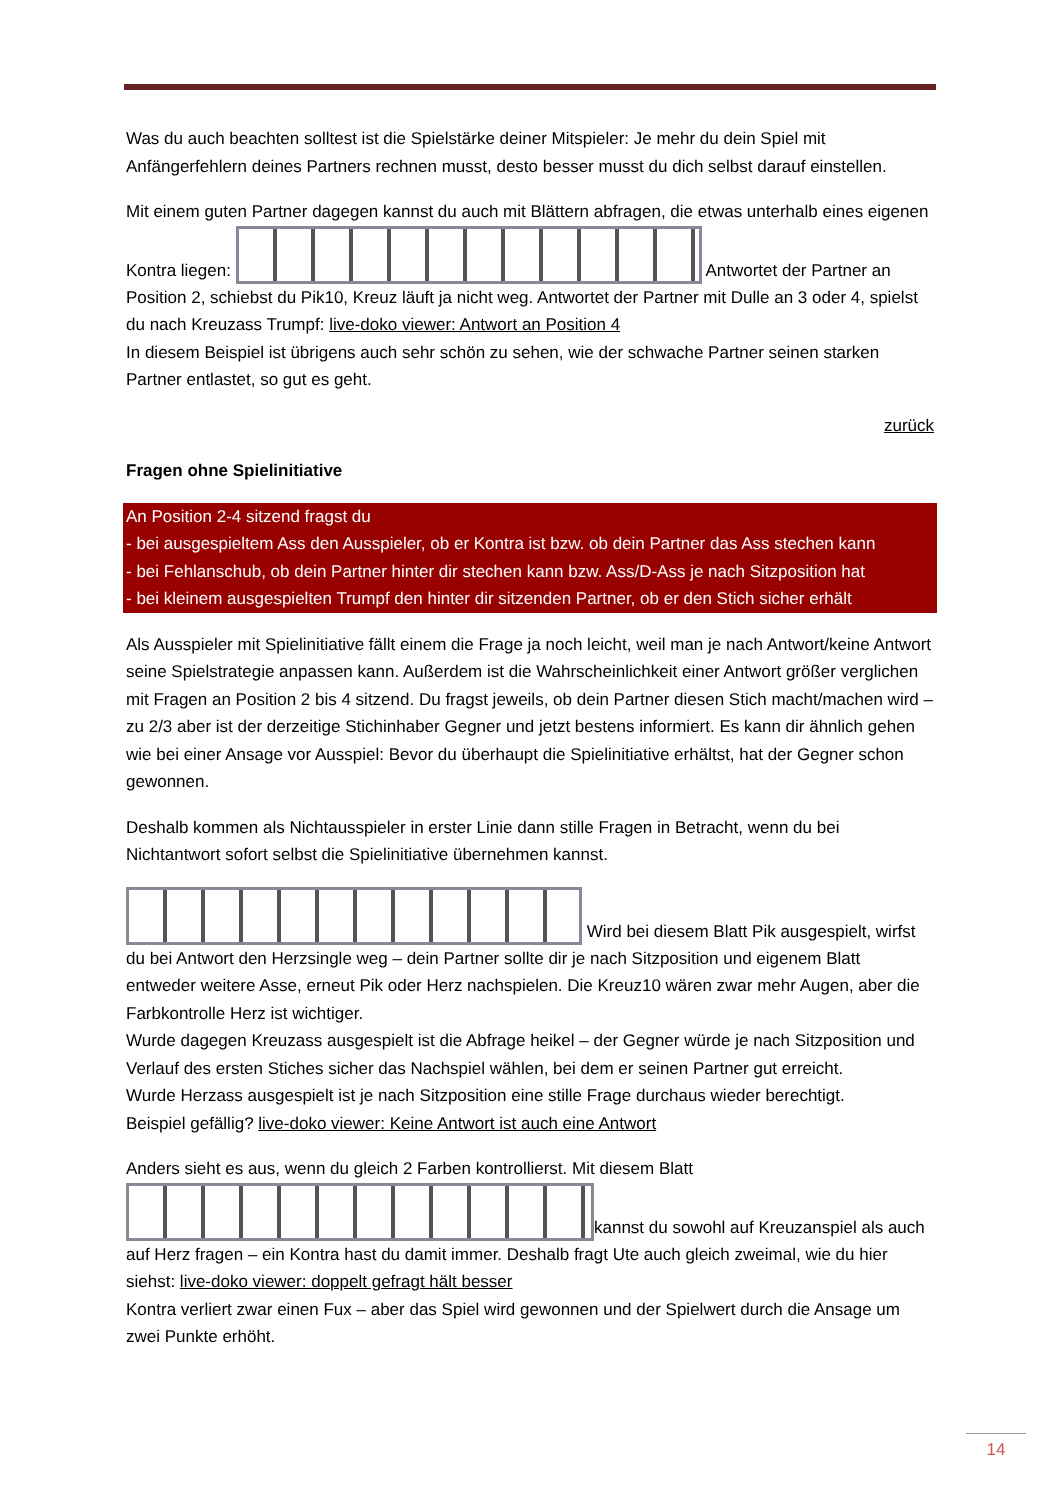Was du auch beachten solltest ist die Spielstärke deiner Mitspieler: Je mehr du dein Spiel mit Anfängerfehlern deines Partners rechnen musst, desto besser musst du dich selbst darauf einstellen.
Mit einem guten Partner dagegen kannst du auch mit Blättern abfragen, die etwas unterhalb eines eigenen Kontra liegen: Antwortet der Partner an Position 2, schiebst du Pik10, Kreuz läuft ja nicht weg. Antwortet der Partner mit Dulle an 3 oder 4, spielst du nach Kreuzass Trumpf: live-doko viewer: Antwort an Position 4
In diesem Beispiel ist übrigens auch sehr schön zu sehen, wie der schwache Partner seinen starken Partner entlastet, so gut es geht.
zurück
Fragen ohne Spielinitiative
An Position 2-4 sitzend fragst du
- bei ausgespieltem Ass den Ausspieler, ob er Kontra ist bzw. ob dein Partner das Ass stechen kann
- bei Fehlanschub, ob dein Partner hinter dir stechen kann bzw. Ass/D-Ass je nach Sitzposition hat
- bei kleinem ausgespielten Trumpf den hinter dir sitzenden Partner, ob er den Stich sicher erhält
Als Ausspieler mit Spielinitiative fällt einem die Frage ja noch leicht, weil man je nach Antwort/keine Antwort seine Spielstrategie anpassen kann. Außerdem ist die Wahrscheinlichkeit einer Antwort größer verglichen mit Fragen an Position 2 bis 4 sitzend. Du fragst jeweils, ob dein Partner diesen Stich macht/machen wird – zu 2/3 aber ist der derzeitige Stichinhaber Gegner und jetzt bestens informiert. Es kann dir ähnlich gehen wie bei einer Ansage vor Ausspiel: Bevor du überhaupt die Spielinitiative erhältst, hat der Gegner schon gewonnen.
Deshalb kommen als Nichtausspieler in erster Linie dann stille Fragen in Betracht, wenn du bei Nichtantwort sofort selbst die Spielinitiative übernehmen kannst.
Wird bei diesem Blatt Pik ausgespielt, wirfst du bei Antwort den Herzsingle weg – dein Partner sollte dir je nach Sitzposition und eigenem Blatt entweder weitere Asse, erneut Pik oder Herz nachspielen. Die Kreuz10 wären zwar mehr Augen, aber die Farbkontrolle Herz ist wichtiger.
Wurde dagegen Kreuzass ausgespielt ist die Abfrage heikel – der Gegner würde je nach Sitzposition und Verlauf des ersten Stiches sicher das Nachspiel wählen, bei dem er seinen Partner gut erreicht.
Wurde Herzass ausgespielt ist je nach Sitzposition eine stille Frage durchaus wieder berechtigt.
Beispiel gefällig? live-doko viewer: Keine Antwort ist auch eine Antwort
Anders sieht es aus, wenn du gleich 2 Farben kontrollierst. Mit diesem Blatt kannst du sowohl auf Kreuzanspiel als auch auf Herz fragen – ein Kontra hast du damit immer. Deshalb fragt Ute auch gleich zweimal, wie du hier siehst: live-doko viewer: doppelt gefragt hält besser
Kontra verliert zwar einen Fux – aber das Spiel wird gewonnen und der Spielwert durch die Ansage um zwei Punkte erhöht.
14